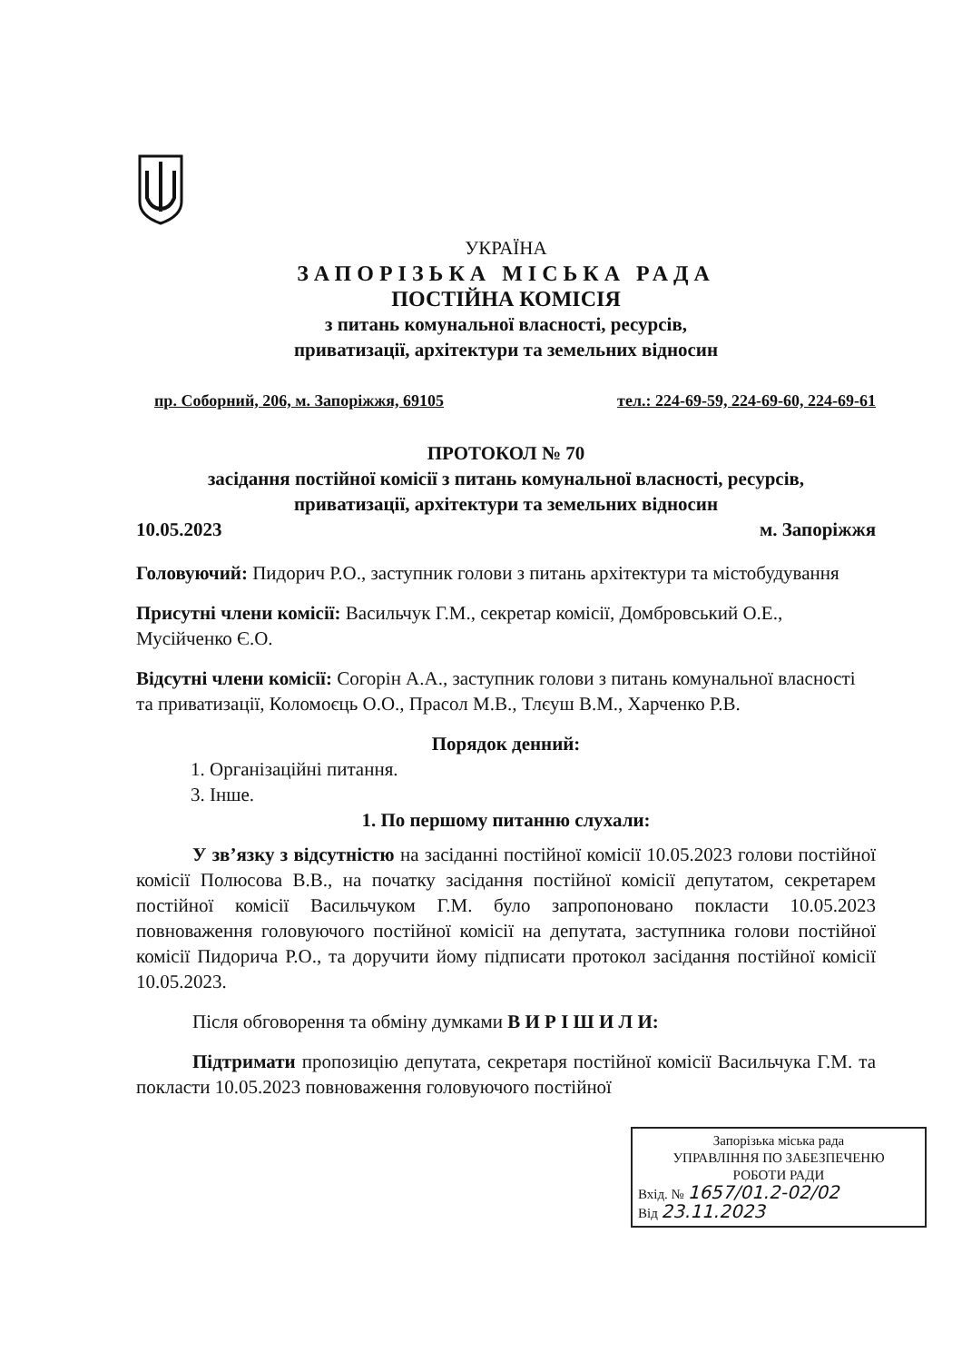УКРАЇНА
ЗАПОРІЗЬКА МІСЬКА РАДА
ПОСТІЙНА КОМІСІЯ
з питань комунальної власності, ресурсів,
приватизації, архітектури та земельних відносин
пр. Соборний, 206, м. Запоріжжя, 69105 тел.: 224-69-59, 224-69-60, 224-69-61
ПРОТОКОЛ № 70
засідання постійної комісії з питань комунальної власності, ресурсів,
приватизації, архітектури та земельних відносин
10.05.2023 м. Запоріжжя
Головуючий: Пидорич Р.О., заступник голови з питань архітектури та містобудування
Присутні члени комісії: Васильчук Г.М., секретар комісії, Домбровський О.Е., Мусійченко Є.О.
Відсутні члени комісії: Согорін А.А., заступник голови з питань комунальної власності та приватизації, Коломоєць О.О., Прасол М.В., Тлєуш В.М., Харченко Р.В.
Порядок денний:
1. Організаційні питання.
3. Інше.
1. По першому питанню слухали:
У зв’язку з відсутністю на засіданні постійної комісії 10.05.2023 голови постійної комісії Полюсова В.В., на початку засідання постійної комісії депутатом, секретарем постійної комісії Васильчуком Г.М. було запропоновано покласти 10.05.2023 повноваження головуючого постійної комісії на депутата, заступника голови постійної комісії Пидорича Р.О., та доручити йому підписати протокол засідання постійної комісії 10.05.2023.
Після обговорення та обміну думками В И Р І Ш И Л И:
Підтримати пропозицію депутата, секретаря постійної комісії Васильчука Г.М. та покласти 10.05.2023 повноваження головуючого постійної
Запорізька міська рада
УПРАВЛІННЯ ПО ЗАБЕЗПЕЧЕНЮ
РОБОТИ РАДИ
Вхід. № 1657/01.2-02/02
Від 23.11.2023